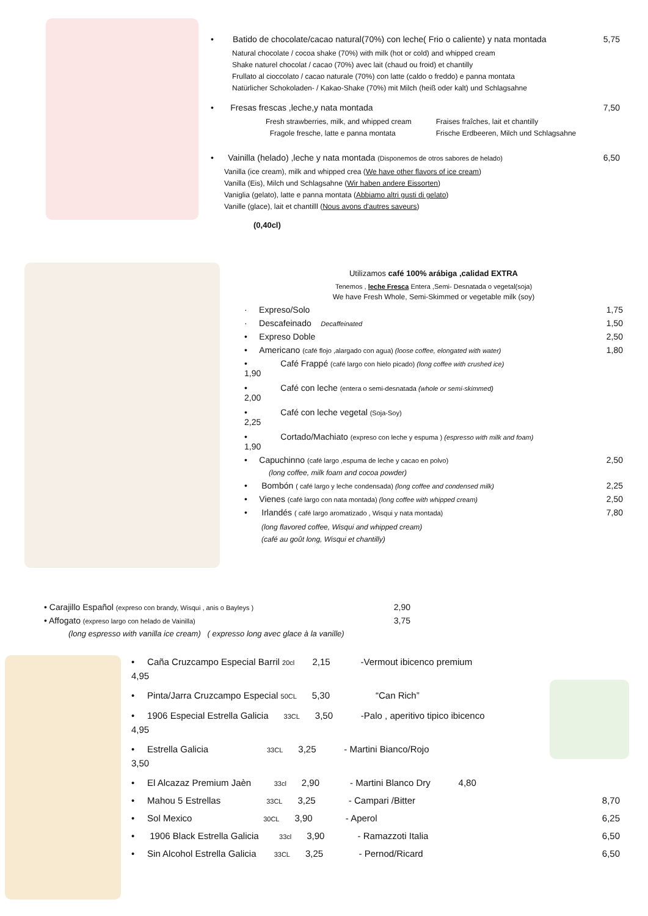• Batido de chocolate/cacao natural(70%) con leche( Frio o caliente) y nata montada 5,75
Natural chocolate / cocoa shake (70%) with milk (hot or cold) and whipped cream
Shake naturel chocolat / cacao (70%) avec lait (chaud ou froid) et chantilly
Frullato al cioccolato / cacao naturale (70%) con latte (caldo o freddo) e panna montata
Natürlicher Schokoladen- / Kakao-Shake (70%) mit Milch (heiß oder kalt) und Schlagsahne
• Fresas frescas ,leche,y nata montada 7,50
Fresh strawberries, milk, and whipped cream
Fragole fresche, latte e panna montata
Fraises fraîches, lait et chantilly
Frische Erdbeeren, Milch und Schlagsahne
• Vainilla (helado) ,leche y nata montada (Disponemos de otros sabores de helado) 6,50
Vanilla (ice cream), milk and whipped crea (We have other flavors of ice cream)
Vanilla (Eis), Milch und Schlagsahne (Wir haben andere Eissorten)
Vaniglia (gelato), latte e panna montata (Abbiamo altri gusti di gelato)
Vanille (glace), lait et chantilll (Nous avons d'autres saveurs)
(0,40cl)
Utilizamos café 100% arábiga ,calidad EXTRA
Tenemos , leche Fresca Entera ,Semi- Desnatada o vegetal(soja)
We have Fresh Whole, Semi-Skimmed or vegetable milk (soy)
· Expreso/Solo 1,75
· Descafeinado Decaffeinated 1,50
• Expreso Doble 2,50
• Americano (café flojo ,alargado con agua) (loose coffee, elongated with water) 1,80
• Café Frappé (café largo con hielo picado) (long coffee with crushed ice)
1,90
• Café con leche (entera o semi-desnatada (whole or semi-skimmed)
2,00
• Café con leche vegetal (Soja-Soy)
2,25
• Cortado/Machiato (expreso con leche y espuma ) (espresso with milk and foam)
1,90
• Capuchinno (café largo ,espuma de leche y cacao en polvo) 2,50
(long coffee, milk foam and cocoa powder)
• Bombón ( café largo y leche condensada) (long coffee and condensed milk) 2,25
• Vienes (café largo con nata montada) (long coffee with whipped cream) 2,50
• Irlandés ( café largo aromatizado , Wisqui y nata montada) 7,80
(long flavored coffee, Wisqui and whipped cream)
(café au goût long, Wisqui et chantilly)
• Carajillo Español (expreso con brandy, Wisqui , anis o Bayleys ) 2,90
• Affogato (expreso largo con helado de Vainilla) 3,75
(long espresso with vanilla ice cream) ( expresso long avec glace à la vanille)
• Caña Cruzcampo Especial Barril 20cl 2,15 -Vermout ibicenco premium
4,95
• Pinta/Jarra Cruzcampo Especial 50CL 5,30 “Can Rich”
• 1906 Especial Estrella Galicia 33CL 3,50 -Palo , aperitivo tipico ibicenco
4,95
• Estrella Galicia 33CL 3,25 - Martini Bianco/Rojo
3,50
• El Alcazaz Premium Jaèn 33cl 2,90 - Martini Blanco Dry 4,80
• Mahou 5 Estrellas 33CL 3,25 - Campari /Bitter 8,70
• Sol Mexico 30CL 3,90 - Aperol 6,25
• 1906 Black Estrella Galicia 33cl 3,90 - Ramazzoti Italia 6,50
• Sin Alcohol Estrella Galicia 33CL 3,25 - Pernod/Ricard 6,50